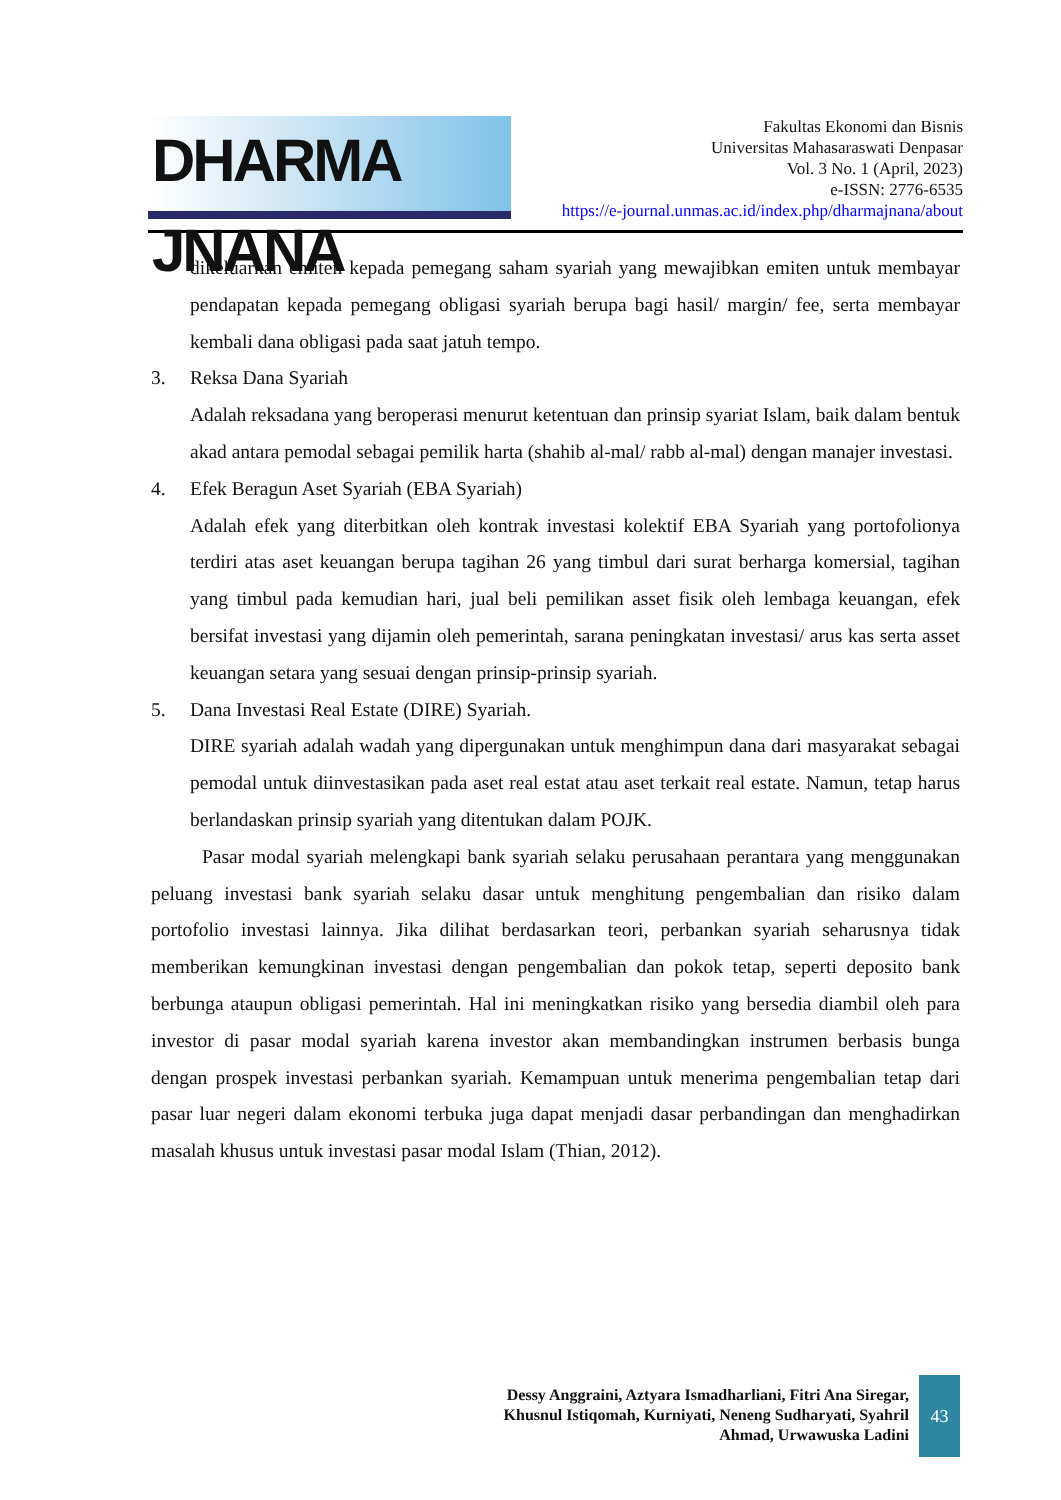DHARMA JNANA
Fakultas Ekonomi dan Bisnis
Universitas Mahasaraswati Denpasar
Vol. 3 No. 1 (April, 2023)
e-ISSN: 2776-6535
https://e-journal.unmas.ac.id/index.php/dharmajnana/about
dikeluarkan emiten kepada pemegang saham syariah yang mewajibkan emiten untuk membayar pendapatan kepada pemegang obligasi syariah berupa bagi hasil/ margin/ fee, serta membayar kembali dana obligasi pada saat jatuh tempo.
3. Reksa Dana Syariah
Adalah reksadana yang beroperasi menurut ketentuan dan prinsip syariat Islam, baik dalam bentuk akad antara pemodal sebagai pemilik harta (shahib al-mal/ rabb al-mal) dengan manajer investasi.
4. Efek Beragun Aset Syariah (EBA Syariah)
Adalah efek yang diterbitkan oleh kontrak investasi kolektif EBA Syariah yang portofolionya terdiri atas aset keuangan berupa tagihan 26 yang timbul dari surat berharga komersial, tagihan yang timbul pada kemudian hari, jual beli pemilikan asset fisik oleh lembaga keuangan, efek bersifat investasi yang dijamin oleh pemerintah, sarana peningkatan investasi/ arus kas serta asset keuangan setara yang sesuai dengan prinsip-prinsip syariah.
5. Dana Investasi Real Estate (DIRE) Syariah.
DIRE syariah adalah wadah yang dipergunakan untuk menghimpun dana dari masyarakat sebagai pemodal untuk diinvestasikan pada aset real estat atau aset terkait real estate. Namun, tetap harus berlandaskan prinsip syariah yang ditentukan dalam POJK.
Pasar modal syariah melengkapi bank syariah selaku perusahaan perantara yang menggunakan peluang investasi bank syariah selaku dasar untuk menghitung pengembalian dan risiko dalam portofolio investasi lainnya. Jika dilihat berdasarkan teori, perbankan syariah seharusnya tidak memberikan kemungkinan investasi dengan pengembalian dan pokok tetap, seperti deposito bank berbunga ataupun obligasi pemerintah. Hal ini meningkatkan risiko yang bersedia diambil oleh para investor di pasar modal syariah karena investor akan membandingkan instrumen berbasis bunga dengan prospek investasi perbankan syariah. Kemampuan untuk menerima pengembalian tetap dari pasar luar negeri dalam ekonomi terbuka juga dapat menjadi dasar perbandingan dan menghadirkan masalah khusus untuk investasi pasar modal Islam (Thian, 2012).
Dessy Anggraini, Aztyara Ismadharliani, Fitri Ana Siregar,
Khusnul Istiqomah, Kurniyati, Neneng Sudharyati, Syahril
Ahmad, Urwawuska Ladini
43